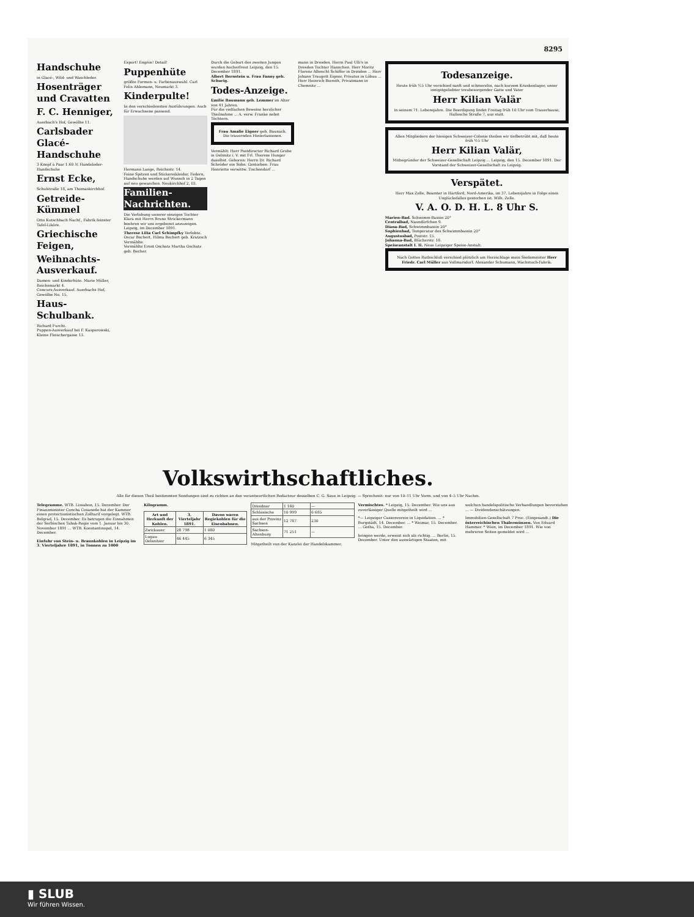8295
Handschuhe
in Glacé-, Wild- und Waschleder.
Hosenträger und Cravatten
F. C. Henniger,
Auerbach's Hof, Gewölbe 11.
Carlsbader Glacé-Handschuhe
3 Knopf à Paar 1.60 ℳ Handeleder-Handschuhe
Ernst Ecke,
Schulstraße 18, am Thomaskirchhof.
Getreide-Kümmel
Otto Kutschbach Nachf., Fabrik feinster Tafel-Liköre.
Griechische Feigen,
Weihnachts-Ausverkauf.
Damen- und Kinderhüte. Marie Müller, Reichsmarkt 4.
Concurs-Ausverkauf. Auerbachs Hof, Gewölbe No. 15.
Haus-Schulbank.
Richard Furcht.
Puppen-Ausverkauf bei F. Kasperowski, Kleine Fleischergasse 13.
Export! Engros! Detail!
Puppenhüte
größte Formen- u. Farbenauswahl. Carl Felix Ahlemann, Neumarkt 3.
Kinderpulte!
In den verschiedensten Ausführungen. Auch für Erwachsene passend.
Hermann Lange, Reichsstr. 14.
Feine Spitzen und Stickereikleider, Federn, Handschuhe werden auf Wunsch in 2 Tagen auf neu gewaschen. Neukirchhof 2, III.
Familien-Nachrichten.
Die Verlobung unserer einzigen Tochter Klara mit Herrn Bruno Strickermann beehren wir uns ergebenst anzuzeigen. Leipzig, im December 1891.
Therese Lilia Carl Schimpfky Verlobte.
Oscar Bechert, Hilma Bechert geb. Kratzsch Vermählte.
Vermählte Ernst Oschatz Martha Oschatz geb. Becher.
Durch die Geburt des zweiten Jungen wurden hocherfreut Leipzig, den 15. December 1891.
Albert Bernstein u. Frau Fanny geb. Schurig.
Todes-Anzeige.
Emilie Baumann geb. Lemmer im Alter von 41 Jahren.
Für die vielfachen Beweise herzlicher Theilnahme ... A. verw. Franke nebst Töchtern.
Frau Amalie Eigner geb. Baunach. Die trauernden Hinterlassenen.
Vermählt: Herr Postdirector Richard Grobe in Oelsnitz i. V. mit Frl. Therese Hunger daselbst. Geboren: Herrn Dr. Richard Schröder ein Sohn. Gestorben: Frau Henriette verwittw. Tischendorf ...
mann in Dresden. Herrn Paul Ulli's in Dresden Tochter Hannchen. Herr Moritz Florenz Albrecht Schiffer in Dresden ... Herr Johann Traugott Eigner, Privatus in Löbau ... Herr Heinrich Bieroth, Privatmann in Chemnitz ...
Todesanzeige.
Heute früh ½5 Uhr verschied sanft und schmerzlos, nach kurzem Krankenlager, unser innigstgeliebter treubesorgender Gatte und Vater
Herr Kilian Valär
in seinem 71. Lebensjahre. Die Beerdigung findet Freitag früh 10 Uhr vom Trauerhause, Hallesche Straße 7, aus statt.
Allen Mitgliedern der hiesigen Schweizer-Colonie theilen wir tiefbetrübt mit, daß heute früh ½5 Uhr
Herr Kilian Valär,
Mitbegründer der Schweizer-Gesellschaft Leipzig ... Leipzig, den 15. December 1891. Der Vorstand der Schweizer-Gesellschaft zu Leipzig.
Verspätet.
Herr Max Zelle, Beamter in Hartford, Nord-Amerika, im 37. Lebensjahre in Folge eines Unglücksfalles gestorben ist. Wilh. Zelle.
V. A. O. D. H. L. 8 Uhr S.
Marien-Bad. Schwimm-Bassin 20°
Centralbad, Naundörfchen 9.
Diana-Bad, Schwimmbassin 20°
Sophienbad, Temperatur des Schwimmbassin 20°
Augustusbad, Poststr. 15.
Johanna-Bad, Blücherstr. 18.
Speiseanstalt I. II. Neue Leipziger Speise-Anstalt.
Nach Gottes Rathschluß verschied plötzlich am Herzschlage mein Siedemeister Herr Friedr. Carl Müller aus Vollmarsdorf. Alexander Schumann, Wachstuch-Fabrik.
Volkswirthschaftliches.
Alle für diesen Theil bestimmten Sendungen sind zu richten an den verantwortlichen Redacteur desselben C. G. Saue in Leipzig. — Sprechzeit: nur von 10–11 Uhr Vorm. und von 4–5 Uhr Nachm.
Telegramme. WTB. Lissabon, 15. December. Der Finanzminister Concha Cosanede hat der Kammer einen protectionistischen Zolltarif vorgelegt. WTB. Belgrad, 15. December. Es betrugen die Einnahmen der Serbischen Tabak-Regie vom 1. Januar bis 30. November 1891 ... WTB. Konstantinopel, 14. December.
Einfuhr von Stein- u. Braunkohlen in Leipzig im 3. Vierteljahre 1891, in Tonnen zu 1000 Kilogramm.
| Art und Herkunft der Kohlen. | 3. Vierteljahr 1891. | Davon waren Regiekohlen für die Eisenbahnen. |
| --- | --- | --- |
| Zwickauer | 28 798 | 1 080 |
| Lugau-Oelsnitzer | 46 445 | 6 345 |
| Dresdner | 1 160 | — |
| Schlesische | 10 999 | 6 685 |
| aus der Provinz Sachsen | 12 787 | 230 |
| Sachsen-Altenburg | 71 251 | — |
Mitgetheilt von der Kanzlei der Handelskammer.
Vermischtes. * Leipzig, 15. December. Wie uns aus zuverlässiger Quelle mitgetheilt wird ...
*— Leipziger Cassenverein in Liquidation. ... * Burgstädt, 14. December. ... * Weimar, 15. December. ... Gotha, 15. December.
bringen werde, erweist sich als richtig. ... Berlin, 15. December. Unter den auswärtigen Staaten, mit welchen handelspolitische Verhandlungen bevorstehen ... — Dividendenschätzungen.
Immobilien-Gesellschaft 7 Proc. (Eingesandt.) Die österreichischen Thalermünzen. Von Eduard Hammer. * Wien, im December 1891. Wie von mehreren Seiten gemeldet wird ...
▮ SLUB
Wir führen Wissen.